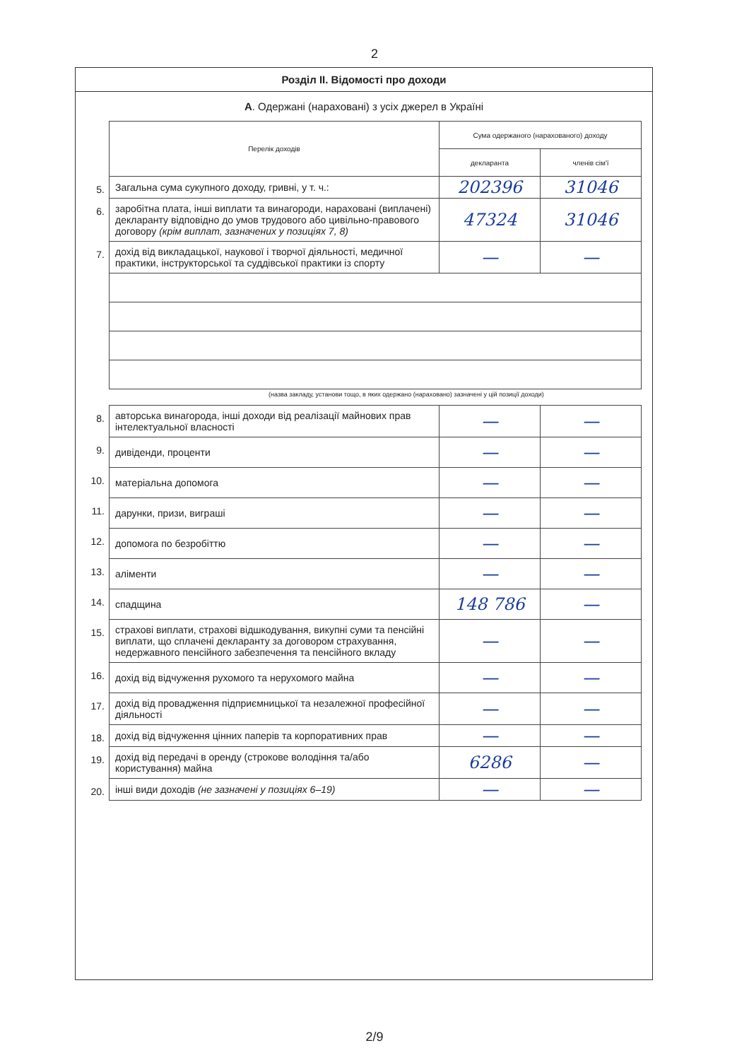2
Розділ ІІ. Відомості про доходи
А. Одержані (нараховані) з усіх джерел в Україні
| | Перелік доходів | Сума одержаного (нарахованого) доходу | |
| | | декларанта | членів сім'ї |
| 5. | Загальна сума сукупного доходу, гривні, у т. ч.: | 202396 | 31046 |
| 6. | заробітна плата, інші виплати та винагороди, нараховані (виплачені) декларанту відповідно до умов трудового або цивільно-правового договору (крім виплат, зазначених у позиціях 7, 8) | 47324 | 31046 |
| 7. | дохід від викладацької, наукової і творчої діяльності, медичної практики, інструкторської та суддівської практики із спорту | — | — |
(назва закладу, установи тощо, в яких одержано (нараховано) зазначені у цій позиції доходи)
| 8. | авторська винагорода, інші доходи від реалізації майнових прав інтелектуальної власності | — | — |
| 9. | дивіденди, проценти | — | — |
| 10. | матеріальна допомога | — | — |
| 11. | дарунки, призи, виграші | — | — |
| 12. | допомога по безробіттю | — | — |
| 13. | аліменти | — | — |
| 14. | спадщина | 148 786 | — |
| 15. | страхові виплати, страхові відшкодування, викупні суми та пенсійні виплати, що сплачені декларанту за договором страхування, недержавного пенсійного забезпечення та пенсійного вкладу | — | — |
| 16. | дохід від відчуження рухомого та нерухомого майна | — | — |
| 17. | дохід від провадження підприємницької та незалежної професійної діяльності | — | — |
| 18. | дохід від відчуження цінних паперів та корпоративних прав | — | — |
| 19. | дохід від передачі в оренду (строкове володіння та/або користування) майна | 6286 | — |
| 20. | інші види доходів (не зазначені у позиціях 6–19) | — | — |
2/9